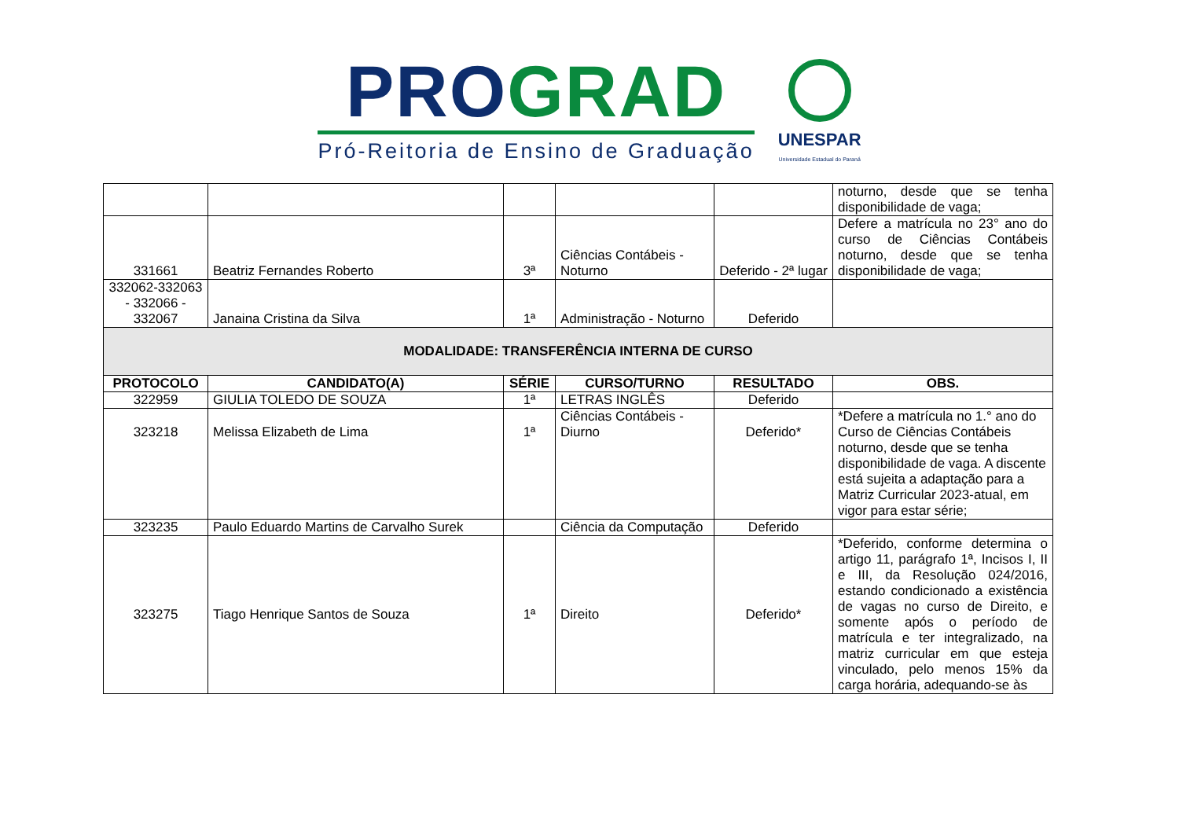PRO GRAD
Pró-Reitoria de Ensino de Graduação
UNESPAR
Universidade Estadual do Paraná
| | | | | | noturno, desde que se tenha disponibilidade de vaga; |
| 331661 | Beatriz Fernandes Roberto | 3ª | Ciências Contábeis - Noturno | Deferido - 2ª lugar | Defere a matrícula no 23° ano do curso de Ciências Contábeis noturno, desde que se tenha disponibilidade de vaga; |
| 332062-332063 - 332066 - 332067 | Janaina Cristina da Silva | 1ª | Administração - Noturno | Deferido | |
| MODALIDADE: TRANSFERÊNCIA INTERNA DE CURSO | | | | | |
| PROTOCOLO | CANDIDATO(A) | SÉRIE | CURSO/TURNO | RESULTADO | OBS. |
| 322959 | GIULIA TOLEDO DE SOUZA | 1ª | LETRAS INGLÊS | Deferido | |
| 323218 | Melissa Elizabeth de Lima | 1ª | Ciências Contábeis - Diurno | Deferido* | *Defere a matrícula no 1.° ano do Curso de Ciências Contábeis noturno, desde que se tenha disponibilidade de vaga. A discente está sujeita a adaptação para a Matriz Curricular 2023-atual, em vigor para estar série; |
| 323235 | Paulo Eduardo Martins de Carvalho Surek | | Ciência da Computação | Deferido | |
| 323275 | Tiago Henrique Santos de Souza | 1ª | Direito | Deferido* | *Deferido, conforme determina o artigo 11, parágrafo 1ª, Incisos I, II e III, da Resolução 024/2016, estando condicionado a existência de vagas no curso de Direito, e somente após o período de matrícula e ter integralizado, na matriz curricular em que esteja vinculado, pelo menos 15% da carga horária, adequando-se às |